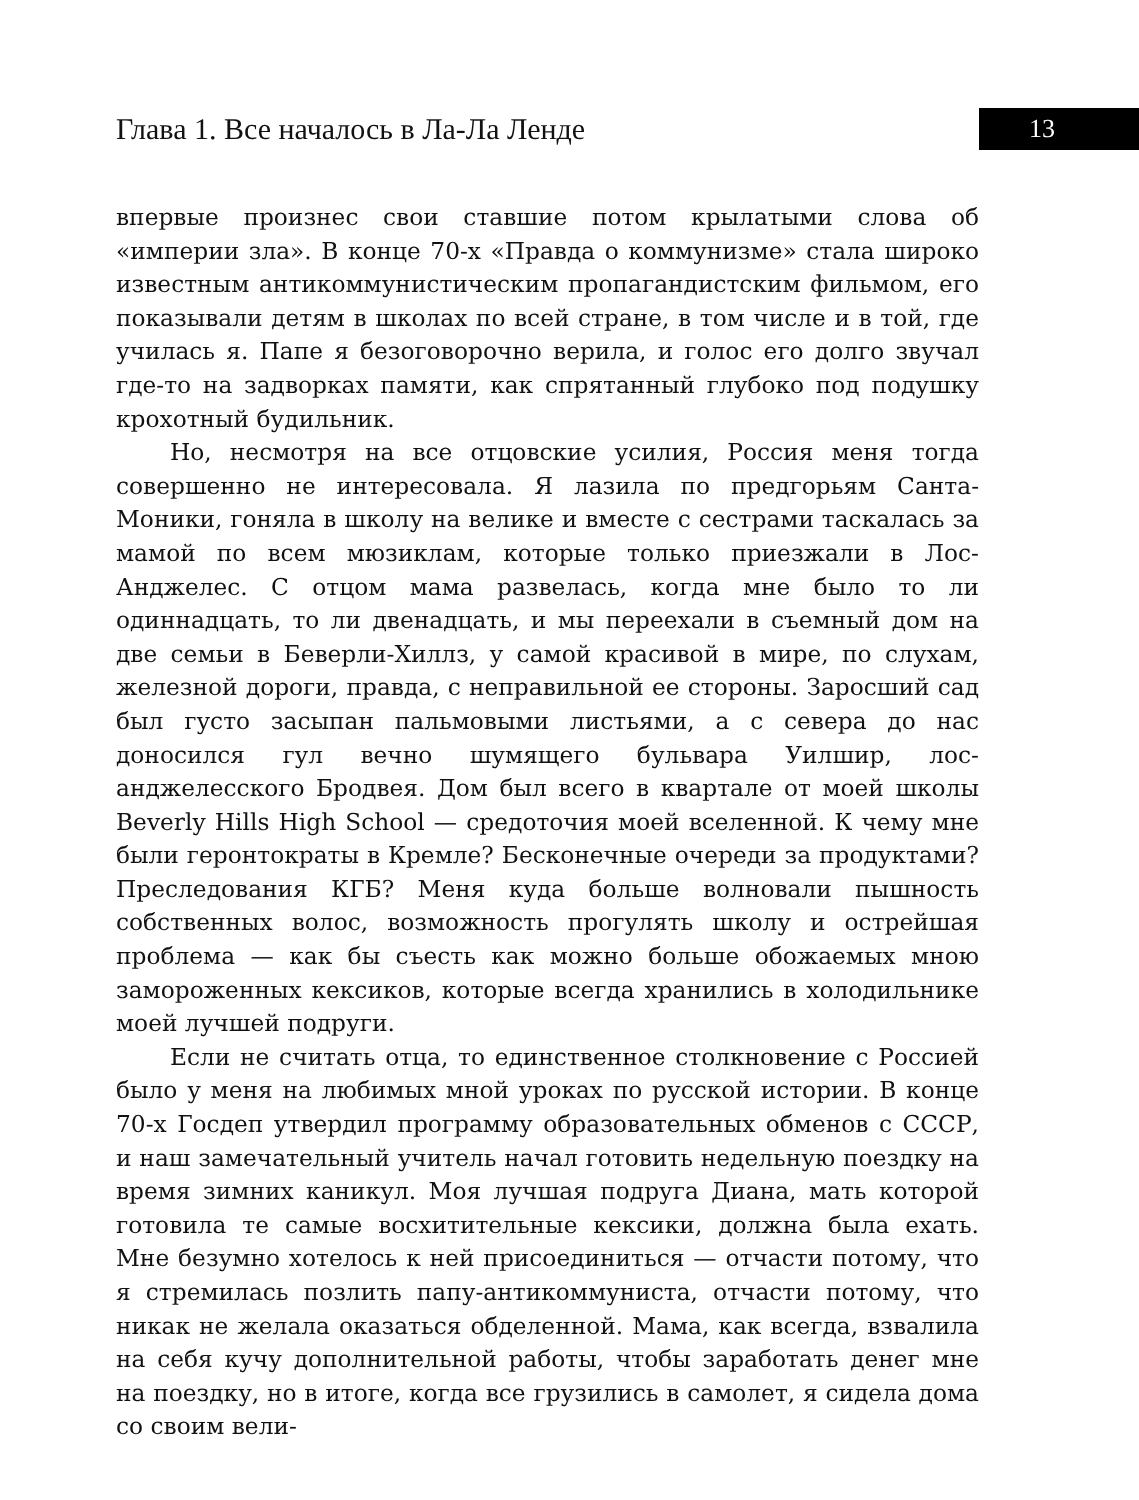Глава 1. Все началось в Ла-Ла Ленде
13
впервые произнес свои ставшие потом крылатыми слова об «империи зла». В конце 70-х «Правда о коммунизме» стала широко известным антикоммунистическим пропагандистским фильмом, его показывали детям в школах по всей стране, в том числе и в той, где училась я. Папе я безоговорочно верила, и голос его долго звучал где-то на задворках памяти, как спрятанный глубоко под подушку крохотный будильник.
Но, несмотря на все отцовские усилия, Россия меня тогда совершенно не интересовала. Я лазила по предгорьям Санта-Моники, гоняла в школу на велике и вместе с сестрами таскалась за мамой по всем мюзиклам, которые только приезжали в Лос-Анджелес. С отцом мама развелась, когда мне было то ли одиннадцать, то ли двенадцать, и мы переехали в съемный дом на две семьи в Беверли-Хиллз, у самой красивой в мире, по слухам, железной дороги, правда, с неправильной ее стороны. Заросший сад был густо засыпан пальмовыми листьями, а с севера до нас доносился гул вечно шумящего бульвара Уилшир, лос-анджелесского Бродвея. Дом был всего в квартале от моей школы Beverly Hills High School — средоточия моей вселенной. К чему мне были геронтократы в Кремле? Бесконечные очереди за продуктами? Преследования КГБ? Меня куда больше волновали пышность собственных волос, возможность прогулять школу и острейшая проблема — как бы съесть как можно больше обожаемых мною замороженных кексиков, которые всегда хранились в холодильнике моей лучшей подруги.
Если не считать отца, то единственное столкновение с Россией было у меня на любимых мной уроках по русской истории. В конце 70-х Госдеп утвердил программу образовательных обменов с СССР, и наш замечательный учитель начал готовить недельную поездку на время зимних каникул. Моя лучшая подруга Диана, мать которой готовила те самые восхитительные кексики, должна была ехать. Мне безумно хотелось к ней присоединиться — отчасти потому, что я стремилась позлить папу-антикоммуниста, отчасти потому, что никак не желала оказаться обделенной. Мама, как всегда, взвалила на себя кучу дополнительной работы, чтобы заработать денег мне на поездку, но в итоге, когда все грузились в самолет, я сидела дома со своим вели-